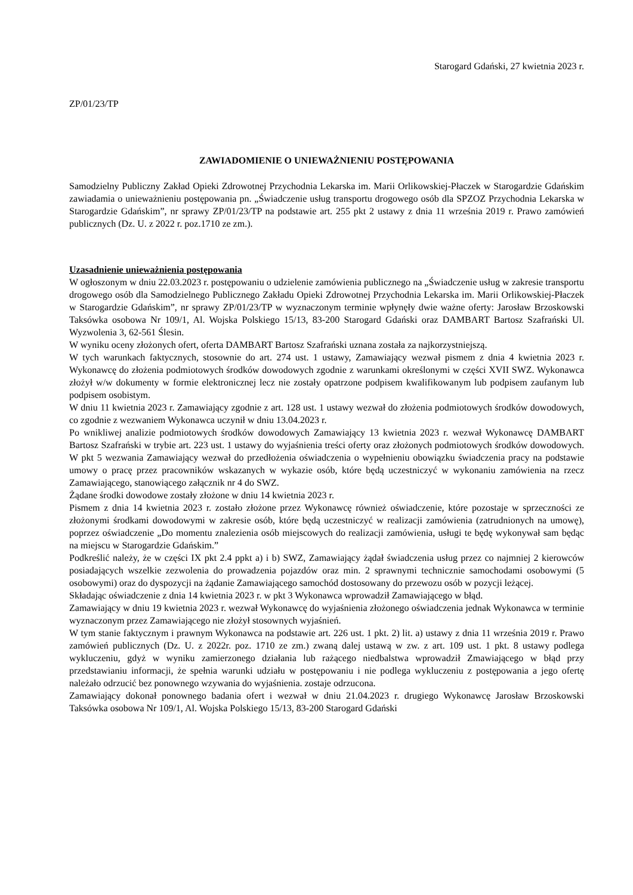Starogard Gdański, 27 kwietnia 2023 r.
ZP/01/23/TP
ZAWIADOMIENIE O UNIEWAŻNIENIU POSTĘPOWANIA
Samodzielny Publiczny Zakład Opieki Zdrowotnej Przychodnia Lekarska im. Marii Orlikowskiej-Płaczek w Starogardzie Gdańskim zawiadamia o unieważnieniu postępowania pn. „Świadczenie usług transportu drogowego osób dla SPZOZ Przychodnia Lekarska w Starogardzie Gdańskim”, nr sprawy ZP/01/23/TP na podstawie art. 255 pkt 2 ustawy z dnia 11 września 2019 r. Prawo zamówień publicznych (Dz. U. z 2022 r. poz.1710 ze zm.).
Uzasadnienie unieważnienia postępowania
W ogłoszonym w dniu 22.03.2023 r. postępowaniu o udzielenie zamówienia publicznego na „Świadczenie usług w zakresie transportu drogowego osób dla Samodzielnego Publicznego Zakładu Opieki Zdrowotnej Przychodnia Lekarska im. Marii Orlikowskiej-Płaczek w Starogardzie Gdańskim”, nr sprawy ZP/01/23/TP w wyznaczonym terminie wpłynęły dwie ważne oferty: Jarosław Brzoskowski Taksówka osobowa Nr 109/1, Al. Wojska Polskiego 15/13, 83-200 Starogard Gdański oraz DAMBART Bartosz Szafrański Ul. Wyzwolenia 3, 62-561 Ślesin.
W wyniku oceny złożonych ofert, oferta DAMBART Bartosz Szafrański uznana została za najkorzystniejszą.
W tych warunkach faktycznych, stosownie do art. 274 ust. 1 ustawy, Zamawiający wezwał pismem z dnia 4 kwietnia 2023 r. Wykonawcę do złożenia podmiotowych środków dowodowych zgodnie z warunkami określonymi w części XVII SWZ. Wykonawca złożył w/w dokumenty w formie elektronicznej lecz nie zostały opatrzone podpisem kwalifikowanym lub podpisem zaufanym lub podpisem osobistym.
W dniu 11 kwietnia 2023 r. Zamawiający zgodnie z art. 128 ust. 1 ustawy wezwał do złożenia podmiotowych środków dowodowych, co zgodnie z wezwaniem Wykonawca uczynił w dniu 13.04.2023 r.
Po wnikliwej analizie podmiotowych środków dowodowych Zamawiający 13 kwietnia 2023 r. wezwał Wykonawcę DAMBART Bartosz Szafrański w trybie art. 223 ust. 1 ustawy do wyjaśnienia treści oferty oraz złożonych podmiotowych środków dowodowych. W pkt 5 wezwania Zamawiający wezwał do przedłożenia oświadczenia o wypełnieniu obowiązku świadczenia pracy na podstawie umowy o pracę przez pracowników wskazanych w wykazie osób, które będą uczestniczyć w wykonaniu zamówienia na rzecz Zamawiającego, stanowiącego załącznik nr 4 do SWZ.
Żądane środki dowodowe zostały złożone w dniu 14 kwietnia 2023 r.
Pismem z dnia 14 kwietnia 2023 r. zostało złożone przez Wykonawcę również oświadczenie, które pozostaje w sprzeczności ze złożonymi środkami dowodowymi w zakresie osób, które będą uczestniczyć w realizacji zamówienia (zatrudnionych na umowę), poprzez oświadczenie „Do momentu znalezienia osób miejscowych do realizacji zamówienia, usługi te będę wykonywał sam będąc na miejscu w Starogardzie Gdańskim.”
Podkreślić należy, że w części IX pkt 2.4 ppkt a) i b) SWZ, Zamawiający żądał świadczenia usług przez co najmniej 2 kierowców posiadających wszelkie zezwolenia do prowadzenia pojazdów oraz min. 2 sprawnymi technicznie samochodami osobowymi (5 osobowymi) oraz do dyspozycji na żądanie Zamawiającego samochód dostosowany do przewozu osób w pozycji leżącej.
Składając oświadczenie z dnia 14 kwietnia 2023 r. w pkt 3 Wykonawca wprowadził Zamawiającego w błąd.
Zamawiający w dniu 19 kwietnia 2023 r. wezwał Wykonawcę do wyjaśnienia złożonego oświadczenia jednak Wykonawca w terminie wyznaczonym przez Zamawiającego nie złożył stosownych wyjaśnień.
W tym stanie faktycznym i prawnym Wykonawca na podstawie art. 226 ust. 1 pkt. 2) lit. a) ustawy z dnia 11 września 2019 r. Prawo zamówień publicznych (Dz. U. z 2022r. poz. 1710 ze zm.) zwaną dalej ustawą w zw. z art. 109 ust. 1 pkt. 8 ustawy podlega wykluczeniu, gdyż w wyniku zamierzonego działania lub rażącego niedbalstwa wprowadził Zmawiającego w błąd przy przedstawianiu informacji, że spełnia warunki udziału w postępowaniu i nie podlega wykluczeniu z postępowania a jego ofertę należało odrzucić bez ponownego wzywania do wyjaśnienia. zostaje odrzucona.
Zamawiający dokonał ponownego badania ofert i wezwał w dniu 21.04.2023 r. drugiego Wykonawcę Jarosław Brzoskowski Taksówka osobowa Nr 109/1, Al. Wojska Polskiego 15/13, 83-200 Starogard Gdański